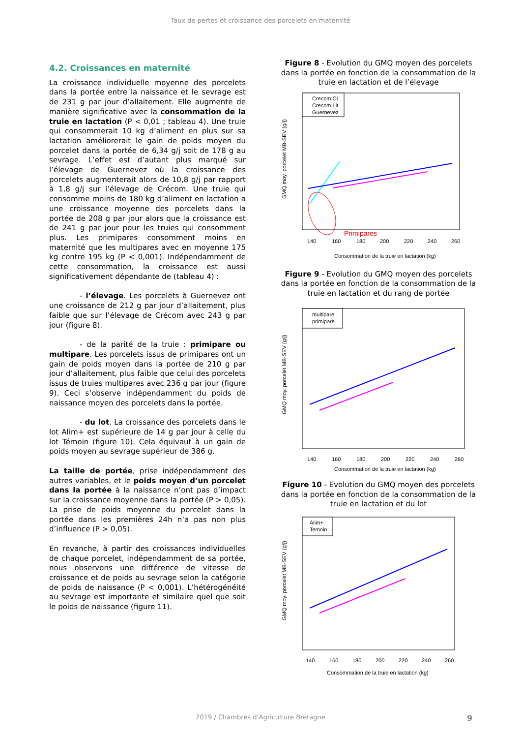Taux de pertes et croissance des porcelets en maternité
4.2. Croissances en maternité
La croissance individuelle moyenne des porcelets dans la portée entre la naissance et le sevrage est de 231 g par jour d’allaitement. Elle augmente de manière significative avec la consommation de la truie en lactation (P < 0,01 ; tableau 4). Une truie qui consommerait 10 kg d’aliment en plus sur sa lactation améliorerait le gain de poids moyen du porcelet dans la portée de 6,34 g/j soit de 178 g au sevrage. L’effet est d’autant plus marqué sur l’élevage de Guernevez où la croissance des porcelets augmenterait alors de 10,8 g/j par rapport à 1,8 g/j sur l’élevage de Crécom. Une truie qui consomme moins de 180 kg d’aliment en lactation a une croissance moyenne des porcelets dans la portée de 208 g par jour alors que la croissance est de 241 g par jour pour les truies qui consomment plus. Les primipares consomment moins en maternité que les multipares avec en moyenne 175 kg contre 195 kg (P < 0,001). Indépendamment de cette consommation, la croissance est aussi significativement dépendante de (tableau 4) :
- l’élevage. Les porcelets à Guernevez ont une croissance de 212 g par jour d’allaitement, plus faible que sur l’élevage de Crécom avec 243 g par jour (figure 8).
- de la parité de la truie : primipare ou multipare. Les porcelets issus de primipares ont un gain de poids moyen dans la portée de 210 g par jour d’allaitement, plus faible que celui des porcelets issus de truies multipares avec 236 g par jour (figure 9). Ceci s’observe indépendamment du poids de naissance moyen des porcelets dans la portée.
- du lot. La croissance des porcelets dans le lot Alim+ est supérieure de 14 g par jour à celle du lot Témoin (figure 10). Cela équivaut à un gain de poids moyen au sevrage supérieur de 386 g.
La taille de portée, prise indépendamment des autres variables, et le poids moyen d’un porcelet dans la portée à la naissance n’ont pas d’impact sur la croissance moyenne dans la portée (P > 0,05). La prise de poids moyenne du porcelet dans la portée dans les premières 24h n’a pas non plus d’influence (P > 0,05).
En revanche, à partir des croissances individuelles de chaque porcelet, indépendamment de sa portée, nous observons une différence de vitesse de croissance et de poids au sevrage selon la catégorie de poids de naissance (P < 0,001). L’hétérogénéité au sevrage est importante et similaire quel que soit le poids de naissance (figure 11).
Figure 8 - Evolution du GMQ moyen des porcelets dans la portée en fonction de la consommation de la truie en lactation et de l’élevage
Crecom CI
Crecom Lit
Guernevez
Primipares
140
160
180
200
220
240
260
Consommation de la truie en lactation (kg)
GMQ moy. porcelet MB-SEV (g/j)
Figure 9 - Evolution du GMQ moyen des porcelets dans la portée en fonction de la consommation de la truie en lactation et du rang de portée
multipare
primipare
140
160
180
200
220
240
260
Consommation de la truie en lactation (kg)
GMQ moy. porcelet MB-SEV (g/j)
Figure 10 - Evolution du GMQ moyen des porcelets dans la portée en fonction de la consommation de la truie en lactation et du lot
Alim+
Temoin
140
160
180
200
220
240
260
Consommation de la truie en lactation (kg)
GMQ moy. porcelet MB-SEV (g/j)
2019 / Chambres d’Agriculture Bretagne 9